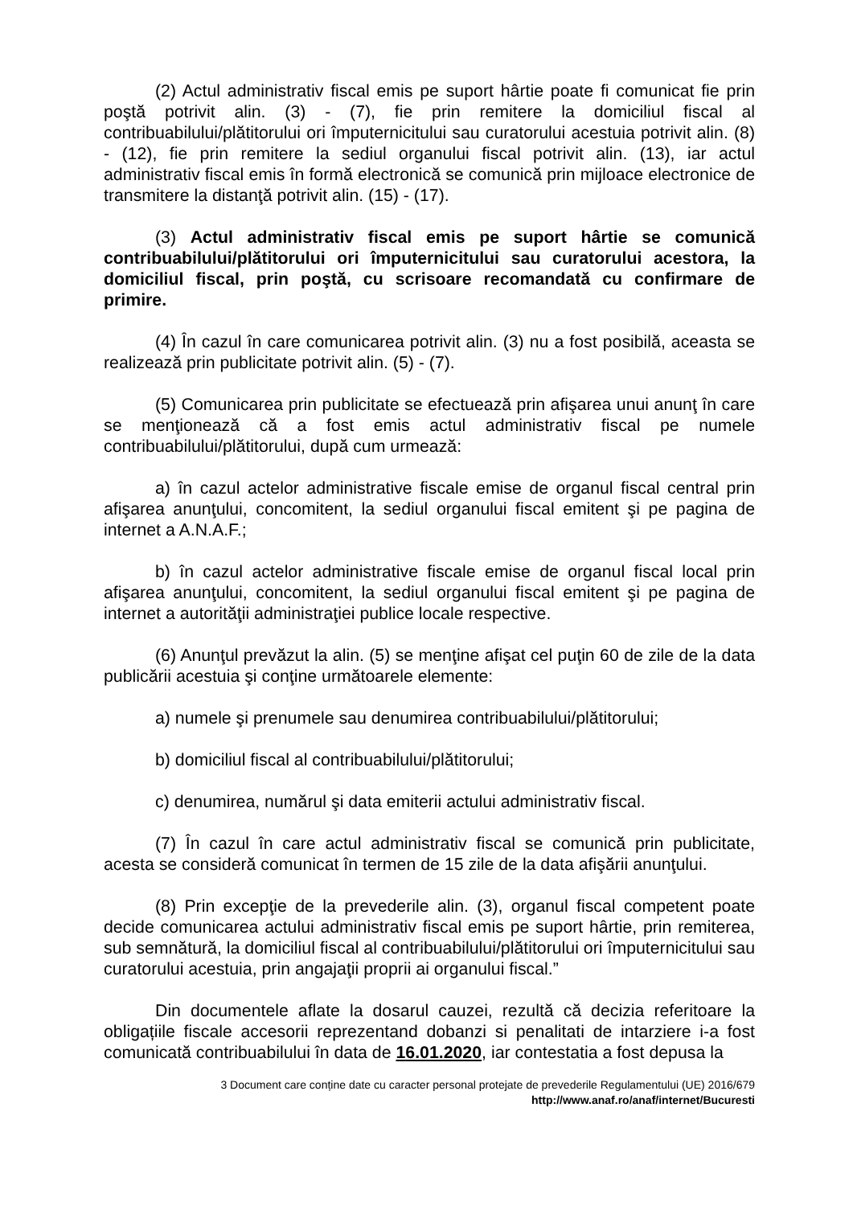(2) Actul administrativ fiscal emis pe suport hârtie poate fi comunicat fie prin poştă potrivit alin. (3) - (7), fie prin remitere la domiciliul fiscal al contribuabilului/plătitorului ori împuternicitului sau curatorului acestuia potrivit alin. (8) - (12), fie prin remitere la sediul organului fiscal potrivit alin. (13), iar actul administrativ fiscal emis în formă electronică se comunică prin mijloace electronice de transmitere la distanţă potrivit alin. (15) - (17).
(3) Actul administrativ fiscal emis pe suport hârtie se comunică contribuabilului/plătitorului ori împuternicitului sau curatorului acestora, la domiciliul fiscal, prin poştă, cu scrisoare recomandată cu confirmare de primire.
(4) În cazul în care comunicarea potrivit alin. (3) nu a fost posibilă, aceasta se realizează prin publicitate potrivit alin. (5) - (7).
(5) Comunicarea prin publicitate se efectuează prin afişarea unui anunţ în care se menţionează că a fost emis actul administrativ fiscal pe numele contribuabilului/plătitorului, după cum urmează:
a) în cazul actelor administrative fiscale emise de organul fiscal central prin afişarea anunţului, concomitent, la sediul organului fiscal emitent şi pe pagina de internet a A.N.A.F.;
b) în cazul actelor administrative fiscale emise de organul fiscal local prin afişarea anunţului, concomitent, la sediul organului fiscal emitent şi pe pagina de internet a autorităţii administraţiei publice locale respective.
(6) Anunţul prevăzut la alin. (5) se menţine afişat cel puţin 60 de zile de la data publicării acestuia şi conţine următoarele elemente:
a) numele şi prenumele sau denumirea contribuabilului/plătitorului;
b) domiciliul fiscal al contribuabilului/plătitorului;
c) denumirea, numărul şi data emiterii actului administrativ fiscal.
(7) În cazul în care actul administrativ fiscal se comunică prin publicitate, acesta se consideră comunicat în termen de 15 zile de la data afişării anunţului.
(8) Prin excepţie de la prevederile alin. (3), organul fiscal competent poate decide comunicarea actului administrativ fiscal emis pe suport hârtie, prin remiterea, sub semnătură, la domiciliul fiscal al contribuabilului/plătitorului ori împuternicitului sau curatorului acestuia, prin angajaţii proprii ai organului fiscal.”
Din documentele aflate la dosarul cauzei, rezultă că decizia referitoare la obligațiile fiscale accesorii reprezentand dobanzi si penalitati de intarziere i-a fost comunicată contribuabilului în data de 16.01.2020, iar contestatia a fost depusa la
3 Document care conține date cu caracter personal protejate de prevederile Regulamentului (UE) 2016/679
http://www.anaf.ro/anaf/internet/Bucuresti